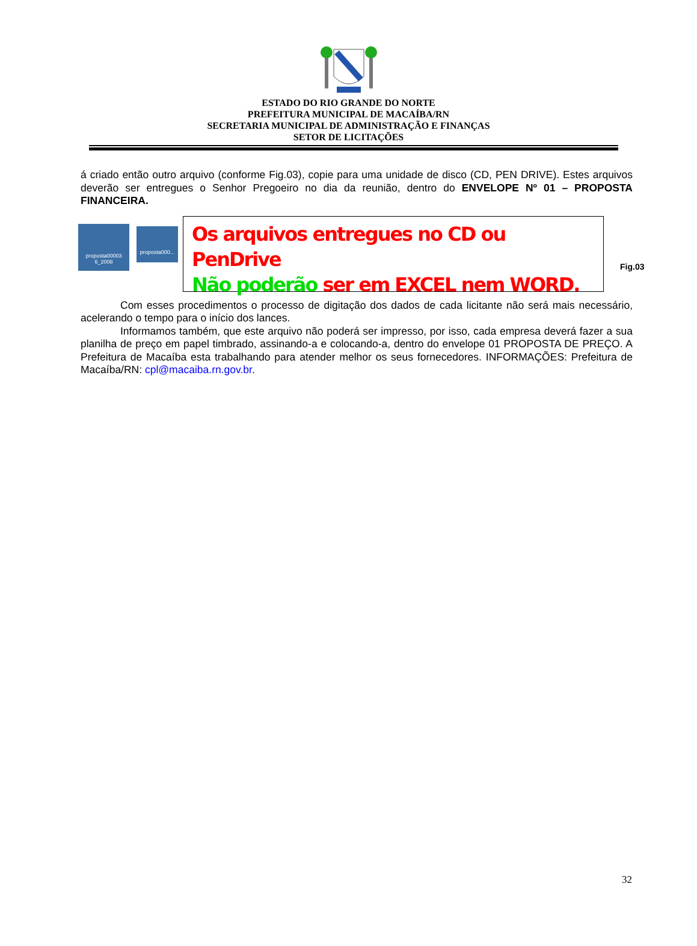ESTADO DO RIO GRANDE DO NORTE
PREFEITURA MUNICIPAL DE MACAÍBA/RN
SECRETARIA MUNICIPAL DE ADMINISTRAÇÃO E FINANÇAS
SETOR DE LICITAÇÕES
á criado então outro arquivo (conforme Fig.03), copie para uma unidade de disco (CD, PEN DRIVE). Estes arquivos deverão ser entregues o Senhor Pregoeiro no dia da reunião, dentro do ENVELOPE Nº 01 – PROPOSTA FINANCEIRA.
proposta00003 6_2008
proposta000...
Os arquivos entregues no CD ou PenDrive
Não poderão ser em EXCEL nem WORD.
Fig.03
Com esses procedimentos o processo de digitação dos dados de cada licitante não será mais necessário, acelerando o tempo para o início dos lances.
Informamos também, que este arquivo não poderá ser impresso, por isso, cada empresa deverá fazer a sua planilha de preço em papel timbrado, assinando-a e colocando-a, dentro do envelope 01 PROPOSTA DE PREÇO. A Prefeitura de Macaíba esta trabalhando para atender melhor os seus fornecedores. INFORMAÇÕES: Prefeitura de Macaíba/RN: cpl@macaiba.rn.gov.br.
32